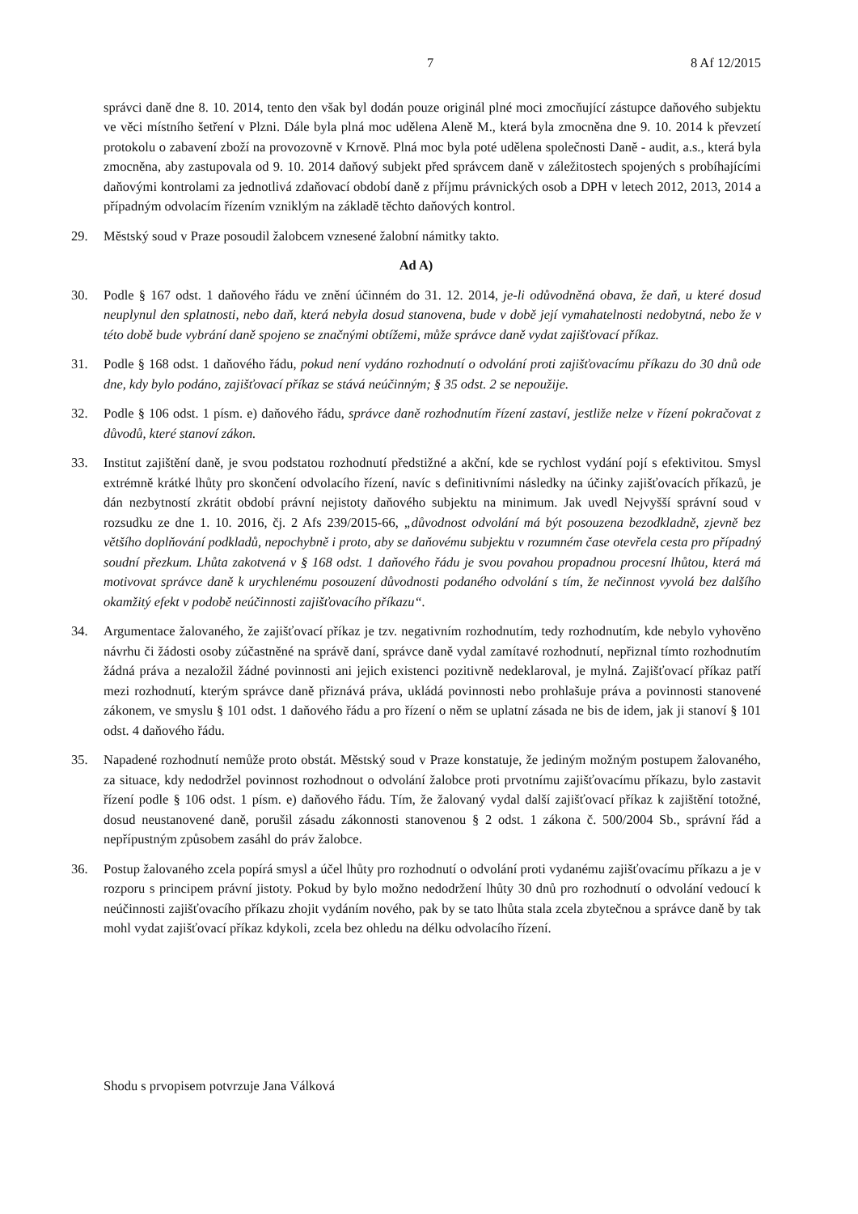7 8 Af 12/2015
správci daně dne 8. 10. 2014, tento den však byl dodán pouze originál plné moci zmocňující zástupce daňového subjektu ve věci místního šetření v Plzni. Dále byla plná moc udělena Aleně M., která byla zmocněna dne 9. 10. 2014 k převzetí protokolu o zabavení zboží na provozovně v Krnově. Plná moc byla poté udělena společnosti Daně - audit, a.s., která byla zmocněna, aby zastupovala od 9. 10. 2014 daňový subjekt před správcem daně v záležitostech spojených s probíhajícími daňovými kontrolami za jednotlivá zdaňovací období daně z příjmu právnických osob a DPH v letech 2012, 2013, 2014 a případným odvolacím řízením vzniklým na základě těchto daňových kontrol.
29. Městský soud v Praze posoudil žalobcem vznesené žalobní námitky takto.
Ad A)
30. Podle § 167 odst. 1 daňového řádu ve znění účinném do 31. 12. 2014, je-li odůvodněná obava, že daň, u které dosud neuplynul den splatnosti, nebo daň, která nebyla dosud stanovena, bude v době její vymahatelnosti nedobytná, nebo že v této době bude vybrání daně spojeno se značnými obtížemi, může správce daně vydat zajišťovací příkaz.
31. Podle § 168 odst. 1 daňového řádu, pokud není vydáno rozhodnutí o odvolání proti zajišťovacímu příkazu do 30 dnů ode dne, kdy bylo podáno, zajišťovací příkaz se stává neúčinným; § 35 odst. 2 se nepoužije.
32. Podle § 106 odst. 1 písm. e) daňového řádu, správce daně rozhodnutím řízení zastaví, jestliže nelze v řízení pokračovat z důvodů, které stanoví zákon.
33. Institut zajištění daně, je svou podstatou rozhodnutí předstižné a akční, kde se rychlost vydání pojí s efektivitou. Smysl extrémně krátké lhůty pro skončení odvolacího řízení, navíc s definitivními následky na účinky zajišťovacích příkazů, je dán nezbytností zkrátit období právní nejistoty daňového subjektu na minimum. Jak uvedl Nejvyšší správní soud v rozsudku ze dne 1. 10. 2016, čj. 2 Afs 239/2015-66, „důvodnost odvolání má být posouzena bezodkladně, zjevně bez většího doplňování podkladů, nepochybně i proto, aby se daňovému subjektu v rozumném čase otevřela cesta pro případný soudní přezkum. Lhůta zakotvená v § 168 odst. 1 daňového řádu je svou povahou propadnou procesní lhůtou, která má motivovat správce daně k urychlenému posouzení důvodnosti podaného odvolání s tím, že nečinnost vyvolá bez dalšího okamžitý efekt v podobě neúčinnosti zajišťovacího příkazu“.
34. Argumentace žalovaného, že zajišťovací příkaz je tzv. negativním rozhodnutím, tedy rozhodnutím, kde nebylo vyhověno návrhu či žádosti osoby zúčastněné na správě daní, správce daně vydal zamítavé rozhodnutí, nepřiznal tímto rozhodnutím žádná práva a nezaložil žádné povinnosti ani jejich existenci pozitivně nedeklaroval, je mylná. Zajišťovací příkaz patří mezi rozhodnutí, kterým správce daně přiznává práva, ukládá povinnosti nebo prohlašuje práva a povinnosti stanovené zákonem, ve smyslu § 101 odst. 1 daňového řádu a pro řízení o něm se uplatní zásada ne bis de idem, jak ji stanoví § 101 odst. 4 daňového řádu.
35. Napadené rozhodnutí nemůže proto obstát. Městský soud v Praze konstatuje, že jediným možným postupem žalovaného, za situace, kdy nedodržel povinnost rozhodnout o odvolání žalobce proti prvotnímu zajišťovacímu příkazu, bylo zastavit řízení podle § 106 odst. 1 písm. e) daňového řádu. Tím, že žalovaný vydal další zajišťovací příkaz k zajištění totožné, dosud neustanovené daně, porušil zásadu zákonnosti stanovenou § 2 odst. 1 zákona č. 500/2004 Sb., správní řád a nepřípustným způsobem zasáhl do práv žalobce.
36. Postup žalovaného zcela popírá smysl a účel lhůty pro rozhodnutí o odvolání proti vydanému zajišťovacímu příkazu a je v rozporu s principem právní jistoty. Pokud by bylo možno nedodržení lhůty 30 dnů pro rozhodnutí o odvolání vedoucí k neúčinnosti zajišťovacího příkazu zhojit vydáním nového, pak by se tato lhůta stala zcela zbytečnou a správce daně by tak mohl vydat zajišťovací příkaz kdykoli, zcela bez ohledu na délku odvolacího řízení.
Shodu s prvopisem potvrzuje Jana Válková